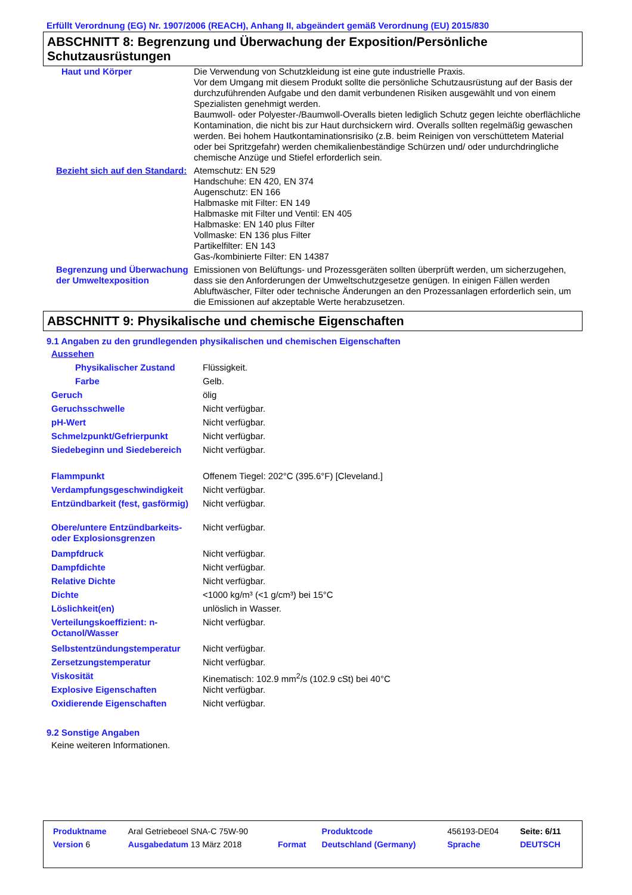Erfüllt Verordnung (EG) Nr. 1907/2006 (REACH), Anhang II, abgeändert gemäß Verordnung (EU) 2015/830
ABSCHNITT 8: Begrenzung und Überwachung der Exposition/Persönliche Schutzausrüstungen
| Haut und Körper | Die Verwendung von Schutzkleidung ist eine gute industrielle Praxis. Vor dem Umgang mit diesem Produkt sollte die persönliche Schutzausrüstung auf der Basis der durchzuführenden Aufgabe und den damit verbundenen Risiken ausgewählt und von einem Spezialisten genehmigt werden. Baumwoll- oder Polyester-/Baumwoll-Overalls bieten lediglich Schutz gegen leichte oberflächliche Kontamination, die nicht bis zur Haut durchsickern wird. Overalls sollten regelmäßig gewaschen werden. Bei hohem Hautkontaminationsrisiko (z.B. beim Reinigen von verschüttetem Material oder bei Spritzgefahr) werden chemikalienbeständige Schürzen und/ oder undurchdringliche chemische Anzüge und Stiefel erforderlich sein. |
| Bezieht sich auf den Standard: | Atemschutz: EN 529 Handschuhe: EN 420, EN 374 Augenschutz: EN 166 Halbmaske mit Filter: EN 149 Halbmaske mit Filter und Ventil: EN 405 Halbmaske: EN 140 plus Filter Vollmaske: EN 136 plus Filter Partikelfilter: EN 143 Gas-/kombinierte Filter: EN 14387 |
| Begrenzung und Überwachung der Umweltexposition | Emissionen von Belüftungs- und Prozessgeräten sollten überprüft werden, um sicherzugehen, dass sie den Anforderungen der Umweltschutzgesetze genügen. In einigen Fällen werden Abluftwäscher, Filter oder technische Änderungen an den Prozessanlagen erforderlich sein, um die Emissionen auf akzeptable Werte herabzusetzen. |
ABSCHNITT 9: Physikalische und chemische Eigenschaften
9.1 Angaben zu den grundlegenden physikalischen und chemischen Eigenschaften
| Aussehen | |
| Physikalischer Zustand | Flüssigkeit. |
| Farbe | Gelb. |
| Geruch | ölig |
| Geruchsschwelle | Nicht verfügbar. |
| pH-Wert | Nicht verfügbar. |
| Schmelzpunkt/Gefrierpunkt | Nicht verfügbar. |
| Siedebeginn und Siedebereich | Nicht verfügbar. |
| Flammpunkt | Offenem Tiegel: 202°C (395.6°F) [Cleveland.] |
| Verdampfungsgeschwindigkeit | Nicht verfügbar. |
| Entzündbarkeit (fest, gasförmig) | Nicht verfügbar. |
| Obere/untere Entzündbarkeits- oder Explosionsgrenzen | Nicht verfügbar. |
| Dampfdruck | Nicht verfügbar. |
| Dampfdichte | Nicht verfügbar. |
| Relative Dichte | Nicht verfügbar. |
| Dichte | <1000 kg/m³ (<1 g/cm³) bei 15°C |
| Löslichkeit(en) | unlöslich in Wasser. |
| Verteilungskoeffizient: n-Octanol/Wasser | Nicht verfügbar. |
| Selbstentzündungstemperatur | Nicht verfügbar. |
| Zersetzungstemperatur | Nicht verfügbar. |
| Viskosität | Kinematisch: 102.9 mm<sup>2</sup>/s (102.9 cSt) bei 40°C |
| Explosive Eigenschaften | Nicht verfügbar. |
| Oxidierende Eigenschaften | Nicht verfügbar. |
9.2 Sonstige Angaben
Keine weiteren Informationen.
| Produktname | Aral Getriebeoel SNA-C 75W-90 | | Produktcode | 456193-DE04 | Seite: 6/11 |
| Version 6 | Ausgabedatum 13 März 2018 | Format | Deutschland (Germany) | Sprache | DEUTSCH |